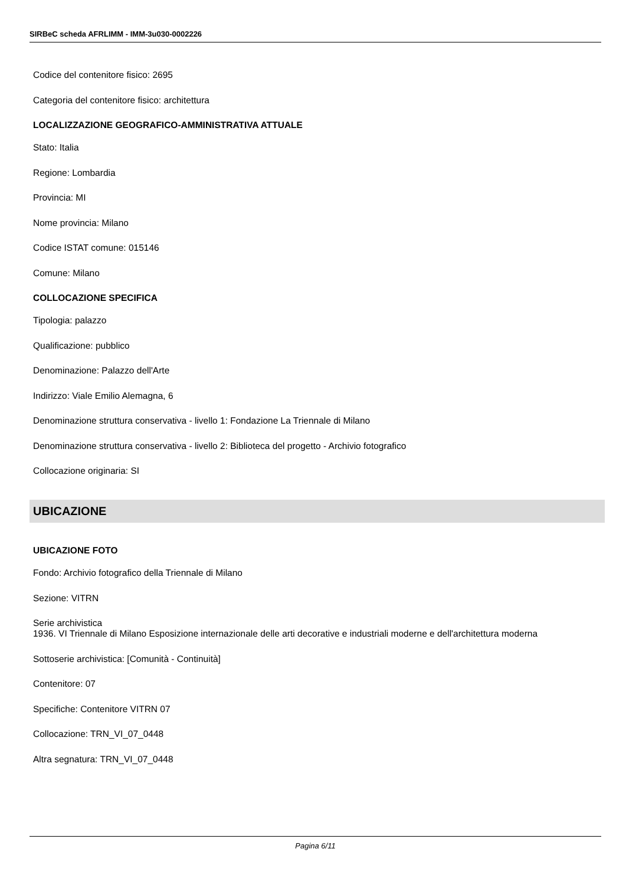SIRBeC scheda AFRLIMM - IMM-3u030-0002226
Codice del contenitore fisico: 2695
Categoria del contenitore fisico: architettura
LOCALIZZAZIONE GEOGRAFICO-AMMINISTRATIVA ATTUALE
Stato: Italia
Regione: Lombardia
Provincia: MI
Nome provincia: Milano
Codice ISTAT comune: 015146
Comune: Milano
COLLOCAZIONE SPECIFICA
Tipologia: palazzo
Qualificazione: pubblico
Denominazione: Palazzo dell'Arte
Indirizzo: Viale Emilio Alemagna, 6
Denominazione struttura conservativa - livello 1: Fondazione La Triennale di Milano
Denominazione struttura conservativa - livello 2: Biblioteca del progetto - Archivio fotografico
Collocazione originaria: SI
UBICAZIONE
UBICAZIONE FOTO
Fondo: Archivio fotografico della Triennale di Milano
Sezione: VITRN
Serie archivistica
1936. VI Triennale di Milano Esposizione internazionale delle arti decorative e industriali moderne e dell'architettura moderna
Sottoserie archivistica: [Comunità - Continuità]
Contenitore: 07
Specifiche: Contenitore VITRN 07
Collocazione: TRN_VI_07_0448
Altra segnatura: TRN_VI_07_0448
Pagina 6/11